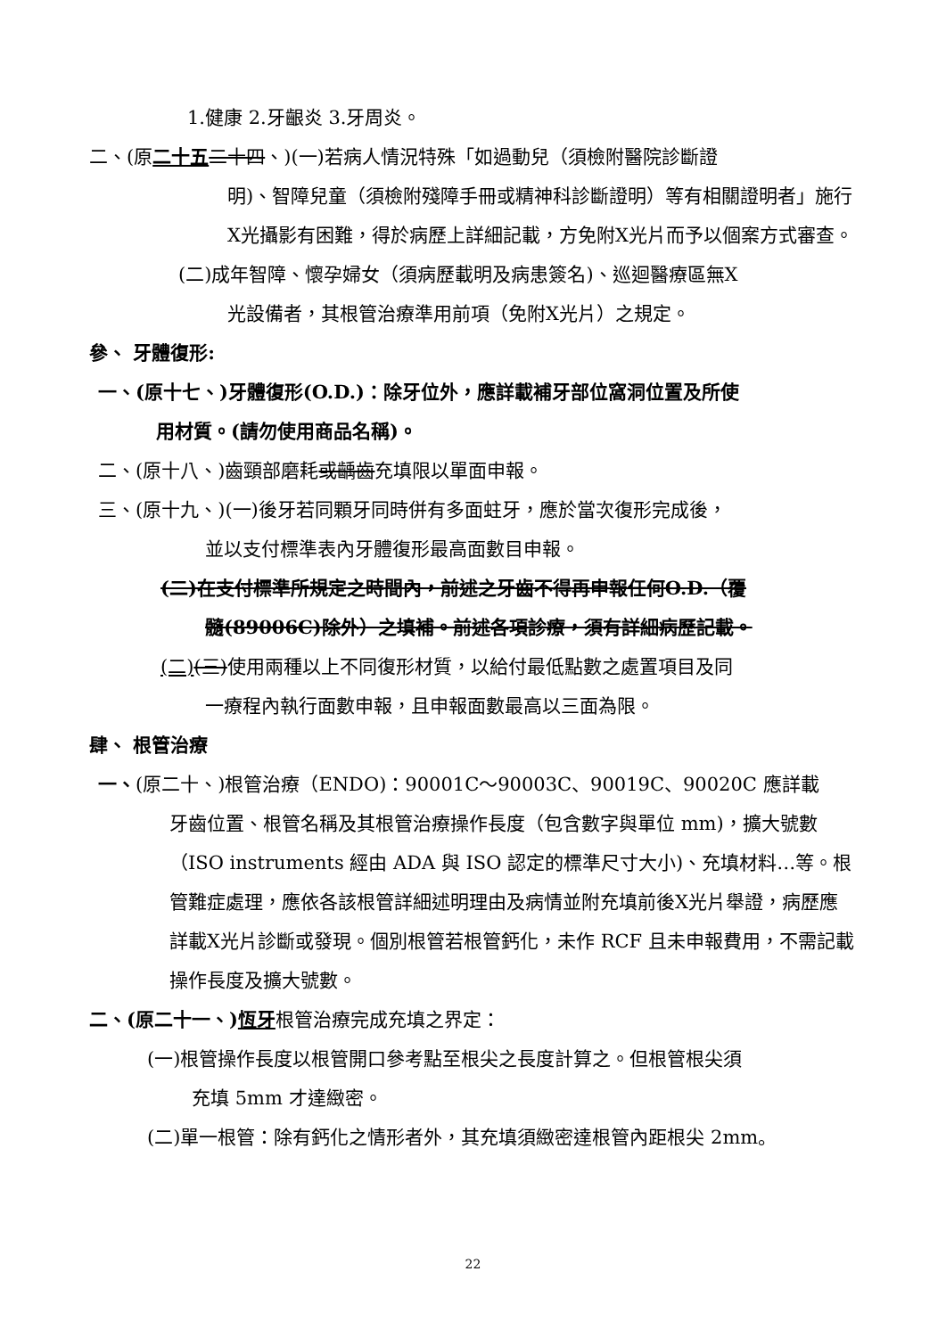1.健康 2.牙齦炎 3.牙周炎。
二、(原二十五 二十四、)(一)若病人情況特殊「如過動兒（須檢附醫院診斷證
明)、智障兒童（須檢附殘障手冊或精神科診斷證明）等有相關證明者」施行X光攝影有困難，得於病歷上詳細記載，方免附X光片而予以個案方式審查。
(二)成年智障、懷孕婦女（須病歷載明及病患簽名)、巡迴醫療區無X
光設備者，其根管治療準用前項（免附X光片）之規定。
參、 牙體復形:
一、(原十七、)牙體復形(O.D.)：除牙位外，應詳載補牙部位窩洞位置及所使
用材質。(請勿使用商品名稱)。
二、(原十八、)齒頸部磨耗或齲齒充填限以單面申報。
三、(原十九、)(一)後牙若同顆牙同時併有多面蛀牙，應於當次復形完成後，
並以支付標準表內牙體復形最高面數目申報。
(二)在支付標準所規定之時間內，前述之牙齒不得再申報任何O.D.（覆
髓(89006C)除外）之填補。前述各項診療，須有詳細病歷記載。
(二)(三)使用兩種以上不同復形材質，以給付最低點數之處置項目及同
一療程內執行面數申報，且申報面數最高以三面為限。
肆、 根管治療
一、(原二十、)根管治療（ENDO)：90001C～90003C、90019C、90020C 應詳載
牙齒位置、根管名稱及其根管治療操作長度（包含數字與單位 mm)，擴大號數（ISO instruments 經由 ADA 與 ISO 認定的標準尺寸大小)、充填材料…等。根管難症處理，應依各該根管詳細述明理由及病情並附充填前後X光片舉證，病歷應詳載X光片診斷或發現。個別根管若根管鈣化，未作 RCF 且未申報費用，不需記載操作長度及擴大號數。
二、(原二十一、)恆牙根管治療完成充填之界定：
(一)根管操作長度以根管開口參考點至根尖之長度計算之。但根管根尖須
充填 5mm 才達緻密。
(二)單一根管：除有鈣化之情形者外，其充填須緻密達根管內距根尖 2mm。
22